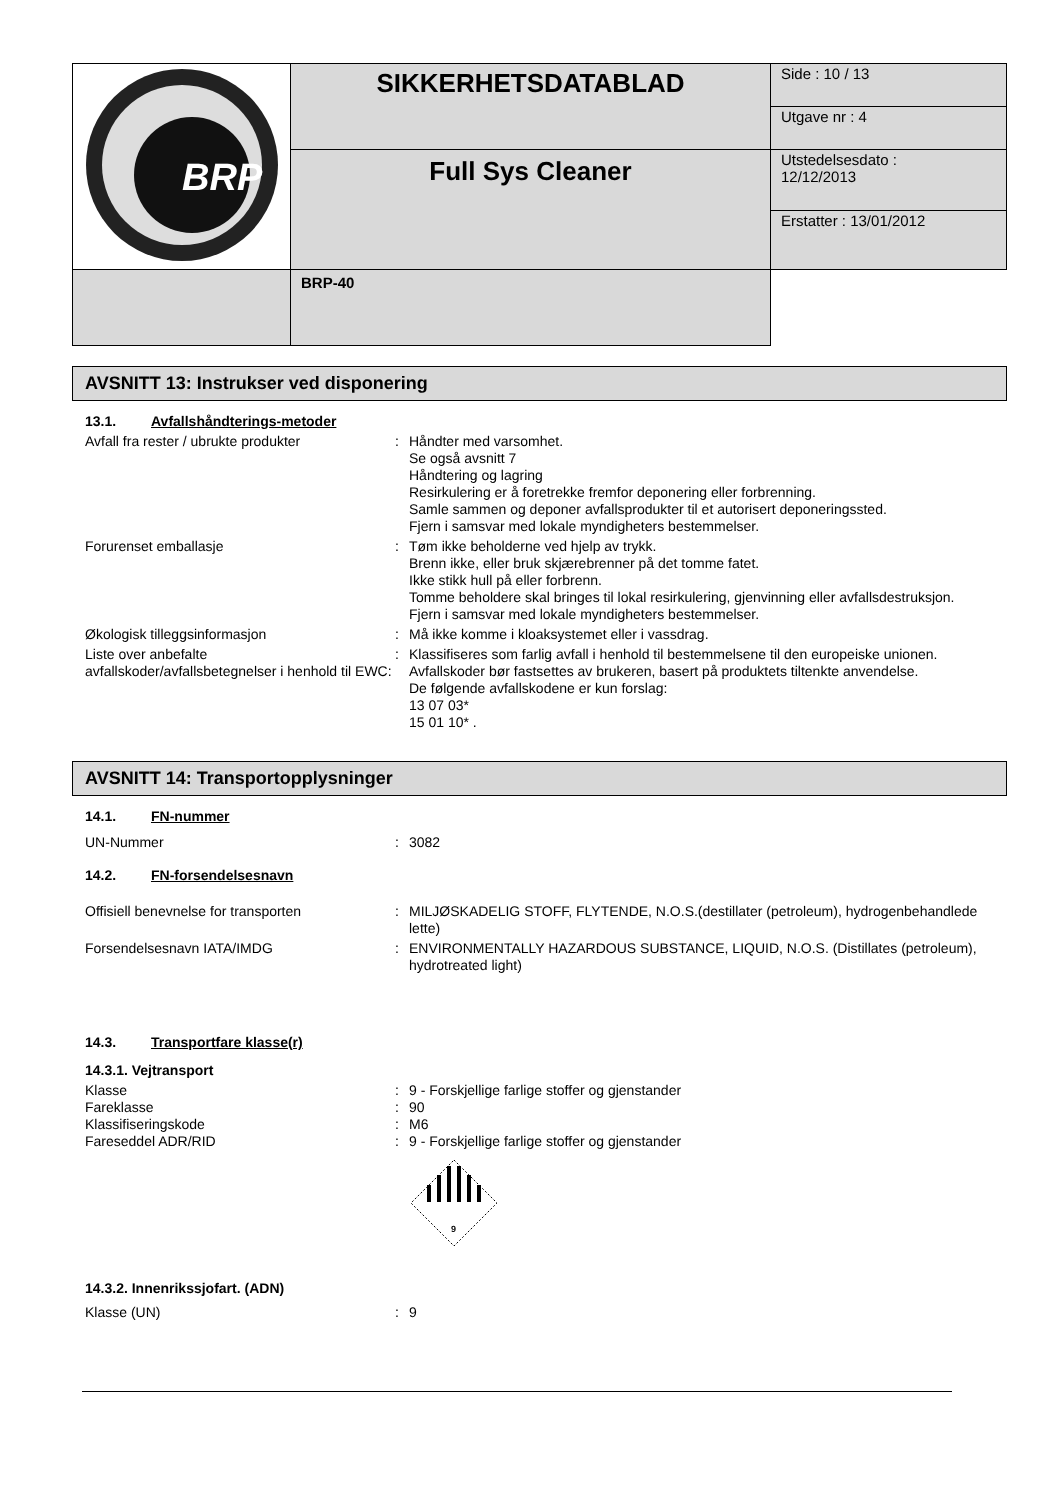| BRP | SIKKERHETSDATABLAD | Side : 10 / 13 |
| | | Utgave nr : 4 |
| | Full Sys Cleaner | Utstedelsesdato : 12/12/2013 |
| | | Erstatter : 13/01/2012 |
| | BRP-40 | |
AVSNITT 13: Instrukser ved disponering
13.1. Avfallshåndterings-metoder
Avfall fra rester / ubrukte produkter
: Håndter med varsomhet.
Se også avsnitt 7
Håndtering og lagring
Resirkulering er å foretrekke fremfor deponering eller forbrenning.
Samle sammen og deponer avfallsprodukter til et autorisert deponeringssted.
Fjern i samsvar med lokale myndigheters bestemmelser.
Forurenset emballasje : Tøm ikke beholderne ved hjelp av trykk.
Brenn ikke, eller bruk skjærebrenner på det tomme fatet.
Ikke stikk hull på eller forbrenn.
Tomme beholdere skal bringes til lokal resirkulering, gjenvinning eller avfallsdestruksjon.
Fjern i samsvar med lokale myndigheters bestemmelser.
Økologisk tilleggsinformasjon : Må ikke komme i kloaksystemet eller i vassdrag.
Liste over anbefalte avfallskoder/avfallsbetegnelser i henhold til EWC:
: Klassifiseres som farlig avfall i henhold til bestemmelsene til den europeiske unionen.
Avfallskoder bør fastsettes av brukeren, basert på produktets tiltenkte anvendelse.
De følgende avfallskodene er kun forslag:
13 07 03*
15 01 10* .
AVSNITT 14: Transportopplysninger
14.1. FN-nummer
UN-Nummer : 3082
14.2. FN-forsendelsesnavn
Offisiell benevnelse for transporten : MILJØSKADELIG STOFF, FLYTENDE, N.O.S.(destillater (petroleum), hydrogenbehandlede lette)
Forsendelsesnavn IATA/IMDG : ENVIRONMENTALLY HAZARDOUS SUBSTANCE, LIQUID, N.O.S. (Distillates (petroleum), hydrotreated light)
14.3. Transportfare klasse(r)
14.3.1. Vejtransport
Klasse : 9 - Forskjellige farlige stoffer og gjenstander
Fareklasse : 90
Klassifiseringskode : M6
Fareseddel ADR/RID : 9 - Forskjellige farlige stoffer og gjenstander
9
14.3.2. Innenrikssjofart. (ADN)
Klasse (UN) : 9